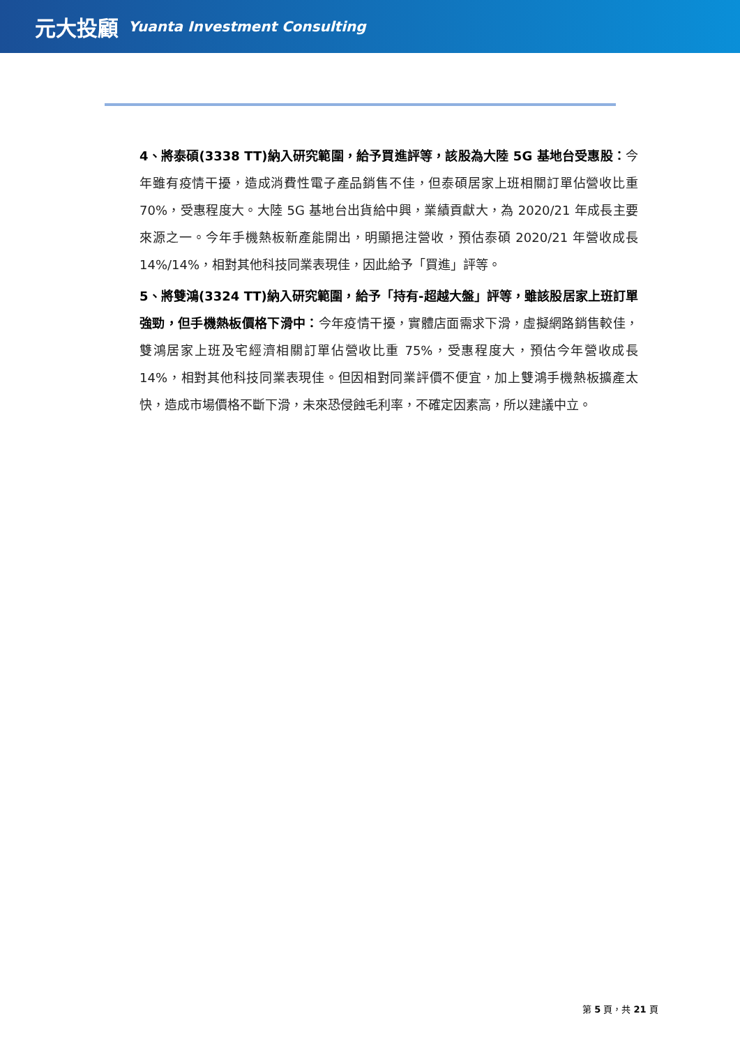元大投顧 Yuanta Investment Consulting
4、將泰碩(3338 TT)納入研究範圍，給予買進評等，該股為大陸 5G 基地台受惠股：今年雖有疫情干擾，造成消費性電子產品銷售不佳，但泰碩居家上班相關訂單佔營收比重 70%，受惠程度大。大陸 5G 基地台出貨給中興，業績貢獻大，為 2020/21 年成長主要來源之一。今年手機熱板新產能開出，明顯挹注營收，預估泰碩 2020/21 年營收成長 14%/14%，相對其他科技同業表現佳，因此給予「買進」評等。
5、將雙鴻(3324 TT)納入研究範圍，給予「持有-超越大盤」評等，雖該股居家上班訂單強勁，但手機熱板價格下滑中：今年疫情干擾，實體店面需求下滑，虛擬網路銷售較佳，雙鴻居家上班及宅經濟相關訂單佔營收比重 75%，受惠程度大，預估今年營收成長 14%，相對其他科技同業表現佳。但因相對同業評價不便宜，加上雙鴻手機熱板擴產太快，造成市場價格不斷下滑，未來恐侵蝕毛利率，不確定因素高，所以建議中立。
第 5 頁，共 21 頁